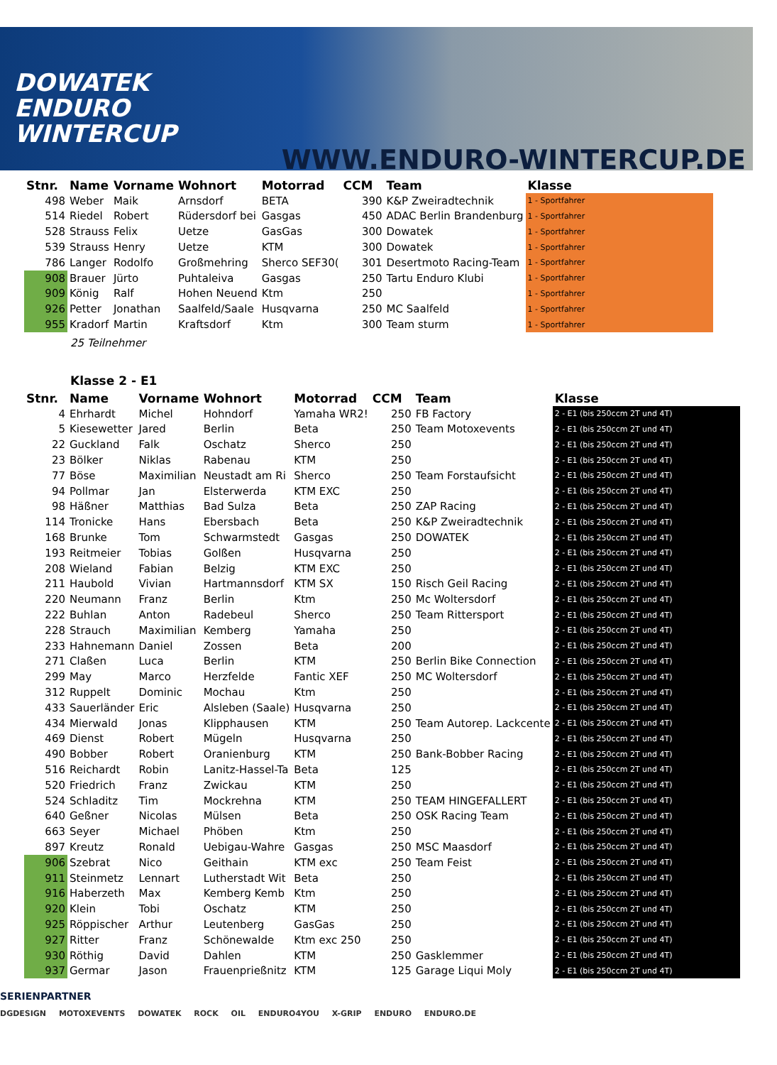DOWATEK
ENDURO
WINTERCUP
WWW.ENDURO-WINTERCUP.DE
| Stnr. | Name | Vorname | Wohnort | Motorrad | CCM | Team | Klasse |
| --- | --- | --- | --- | --- | --- | --- | --- |
| 498 | Weber | Maik | Arnsdorf | BETA | 390 | K&P Zweiradtechnik | 1 - Sportfahrer |
| 514 | Riedel | Robert | Rüdersdorf bei | Gasgas | 450 | ADAC Berlin Brandenburg | 1 - Sportfahrer |
| 528 | Strauss | Felix | Uetze | GasGas | 300 | Dowatek | 1 - Sportfahrer |
| 539 | Strauss | Henry | Uetze | KTM | 300 | Dowatek | 1 - Sportfahrer |
| 786 | Langer | Rodolfo | Großmehring | Sherco SEF30( | 301 | Desertmoto Racing-Team | 1 - Sportfahrer |
| 908 | Brauer | Jürto | Puhtaleiva | Gasgas | 250 | Tartu Enduro Klubi | 1 - Sportfahrer |
| 909 | König | Ralf | Hohen Neuend | Ktm | 250 | | 1 - Sportfahrer |
| 926 | Petter | Jonathan | Saalfeld/Saale | Husqvarna | 250 | MC Saalfeld | 1 - Sportfahrer |
| 955 | Kradorf | Martin | Kraftsdorf | Ktm | 300 | Team sturm | 1 - Sportfahrer |
25 Teilnehmer
Klasse 2 - E1
| Stnr. | Name | Vorname | Wohnort | Motorrad | CCM | Team | Klasse |
| --- | --- | --- | --- | --- | --- | --- | --- |
| 4 | Ehrhardt | Michel | Hohndorf | Yamaha WR2! | 250 | FB Factory | 2 - E1 (bis 250ccm 2T und 4T) |
| 5 | Kiesewetter | Jared | Berlin | Beta | 250 | Team Motoxevents | 2 - E1 (bis 250ccm 2T und 4T) |
| 22 | Guckland | Falk | Oschatz | Sherco | 250 | | 2 - E1 (bis 250ccm 2T und 4T) |
| 23 | Bölker | Niklas | Rabenau | KTM | 250 | | 2 - E1 (bis 250ccm 2T und 4T) |
| 77 | Böse | Maximilian | Neustadt am Ri | Sherco | 250 | Team Forstaufsicht | 2 - E1 (bis 250ccm 2T und 4T) |
| 94 | Pollmar | Jan | Elsterwerda | KTM EXC | 250 | | 2 - E1 (bis 250ccm 2T und 4T) |
| 98 | Häßner | Matthias | Bad Sulza | Beta | 250 | ZAP Racing | 2 - E1 (bis 250ccm 2T und 4T) |
| 114 | Tronicke | Hans | Ebersbach | Beta | 250 | K&P Zweiradtechnik | 2 - E1 (bis 250ccm 2T und 4T) |
| 168 | Brunke | Tom | Schwarmstedt | Gasgas | 250 | DOWATEK | 2 - E1 (bis 250ccm 2T und 4T) |
| 193 | Reitmeier | Tobias | Golßen | Husqvarna | 250 | | 2 - E1 (bis 250ccm 2T und 4T) |
| 208 | Wieland | Fabian | Belzig | KTM EXC | 250 | | 2 - E1 (bis 250ccm 2T und 4T) |
| 211 | Haubold | Vivian | Hartmannsdorf | KTM SX | 150 | Risch Geil Racing | 2 - E1 (bis 250ccm 2T und 4T) |
| 220 | Neumann | Franz | Berlin | Ktm | 250 | Mc Woltersdorf | 2 - E1 (bis 250ccm 2T und 4T) |
| 222 | Buhlan | Anton | Radebeul | Sherco | 250 | Team Rittersport | 2 - E1 (bis 250ccm 2T und 4T) |
| 228 | Strauch | Maximilian | Kemberg | Yamaha | 250 | | 2 - E1 (bis 250ccm 2T und 4T) |
| 233 | Hahnemann | Daniel | Zossen | Beta | 200 | | 2 - E1 (bis 250ccm 2T und 4T) |
| 271 | Claßen | Luca | Berlin | KTM | 250 | Berlin Bike Connection | 2 - E1 (bis 250ccm 2T und 4T) |
| 299 | May | Marco | Herzfelde | Fantic XEF | 250 | MC Woltersdorf | 2 - E1 (bis 250ccm 2T und 4T) |
| 312 | Ruppelt | Dominic | Mochau | Ktm | 250 | | 2 - E1 (bis 250ccm 2T und 4T) |
| 433 | Sauerländer | Eric | Alsleben (Saale) | Husqvarna | 250 | | 2 - E1 (bis 250ccm 2T und 4T) |
| 434 | Mierwald | Jonas | Klipphausen | KTM | 250 | Team Autorep. Lackcente | 2 - E1 (bis 250ccm 2T und 4T) |
| 469 | Dienst | Robert | Mügeln | Husqvarna | 250 | | 2 - E1 (bis 250ccm 2T und 4T) |
| 490 | Bobber | Robert | Oranienburg | KTM | 250 | Bank-Bobber Racing | 2 - E1 (bis 250ccm 2T und 4T) |
| 516 | Reichardt | Robin | Lanitz-Hassel-Ta | Beta | 125 | | 2 - E1 (bis 250ccm 2T und 4T) |
| 520 | Friedrich | Franz | Zwickau | KTM | 250 | | 2 - E1 (bis 250ccm 2T und 4T) |
| 524 | Schladitz | Tim | Mockrehna | KTM | 250 | TEAM HINGEFALLERT | 2 - E1 (bis 250ccm 2T und 4T) |
| 640 | Geßner | Nicolas | Mülsen | Beta | 250 | OSK Racing Team | 2 - E1 (bis 250ccm 2T und 4T) |
| 663 | Seyer | Michael | Phöben | Ktm | 250 | | 2 - E1 (bis 250ccm 2T und 4T) |
| 897 | Kreutz | Ronald | Uebigau-Wahre | Gasgas | 250 | MSC Maasdorf | 2 - E1 (bis 250ccm 2T und 4T) |
| 906 | Szebrat | Nico | Geithain | KTM exc | 250 | Team Feist | 2 - E1 (bis 250ccm 2T und 4T) |
| 911 | Steinmetz | Lennart | Lutherstadt Wit | Beta | 250 | | 2 - E1 (bis 250ccm 2T und 4T) |
| 916 | Haberzeth | Max | Kemberg Kemb | Ktm | 250 | | 2 - E1 (bis 250ccm 2T und 4T) |
| 920 | Klein | Tobi | Oschatz | KTM | 250 | | 2 - E1 (bis 250ccm 2T und 4T) |
| 925 | Röppischer | Arthur | Leutenberg | GasGas | 250 | | 2 - E1 (bis 250ccm 2T und 4T) |
| 927 | Ritter | Franz | Schönewalde | Ktm exc 250 | 250 | | 2 - E1 (bis 250ccm 2T und 4T) |
| 930 | Röthig | David | Dahlen | KTM | 250 | Gasklemmer | 2 - E1 (bis 250ccm 2T und 4T) |
| 937 | Germar | Jason | Frauenprießnitz | KTM | 125 | Garage Liqui Moly | 2 - E1 (bis 250ccm 2T und 4T) |
SERIENPARTNER
DGDESIGN MOTOXEVENTS DOWATEK ROCK OIL ENDURO4YOU X-GRIP ENDURO ENDURO.DE